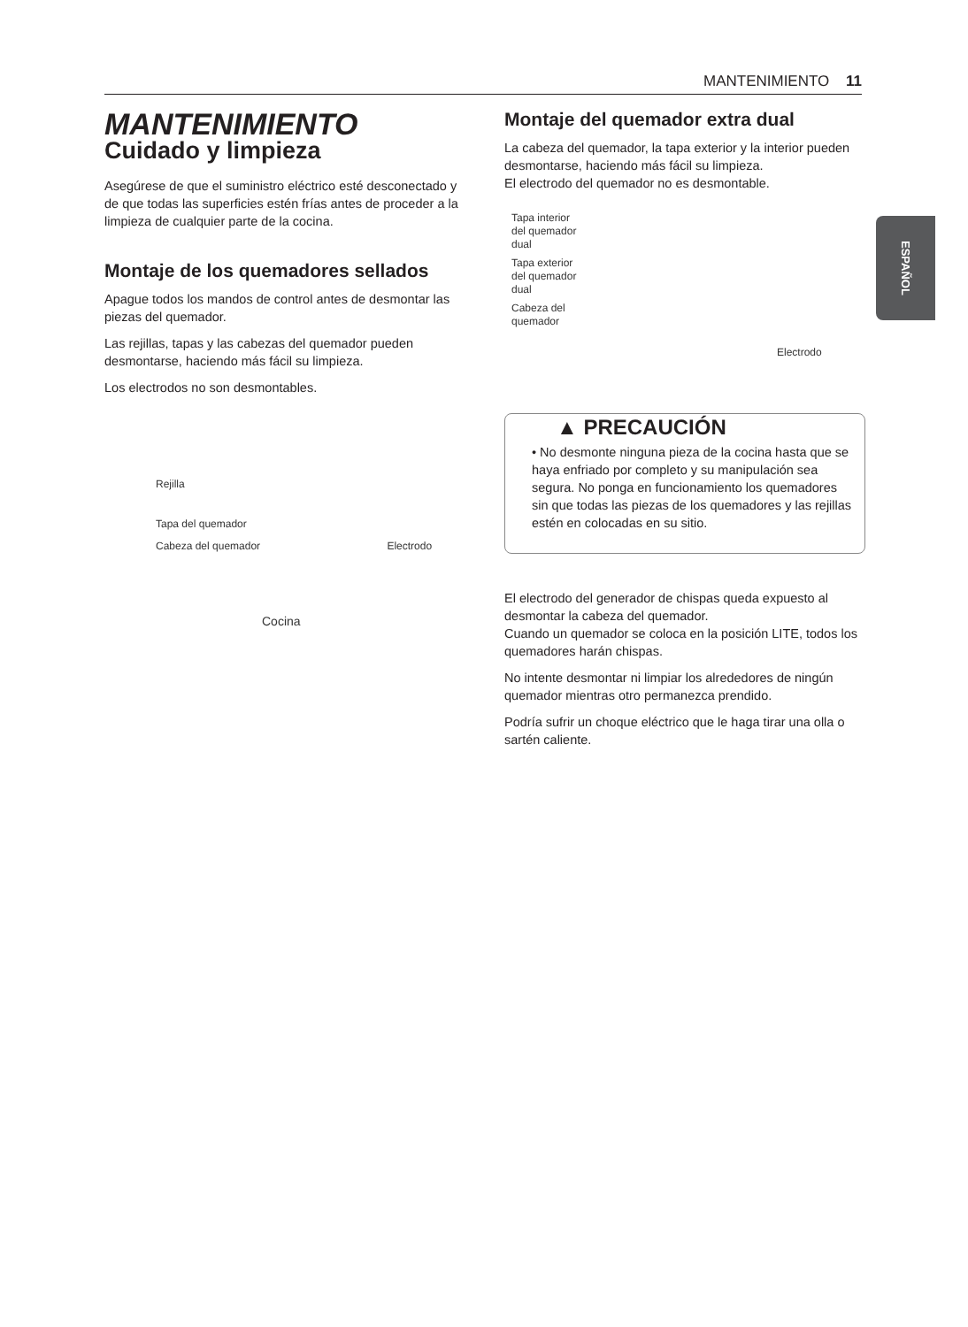MANTENIMIENTO 11
ESPAÑOL
MANTENIMIENTO
Cuidado y limpieza
Asegúrese de que el suministro eléctrico esté desconectado y de que todas las superficies estén frías antes de proceder a la limpieza de cualquier parte de la cocina.
Montaje de los quemadores sellados
Apague todos los mandos de control antes de desmontar las piezas del quemador.
Las rejillas, tapas y las cabezas del quemador pueden desmontarse, haciendo más fácil su limpieza.
Los electrodos no son desmontables.
Rejilla
Tapa del quemador
Cabeza del quemador Electrodo
Cocina
Montaje del quemador extra dual
La cabeza del quemador, la tapa exterior y la interior pueden desmontarse, haciendo más fácil su limpieza.
El electrodo del quemador no es desmontable.
Tapa interior
del quemador
dual
Tapa exterior
del quemador
dual
Cabeza del
quemador
Electrodo
▲ PRECAUCIÓN
• No desmonte ninguna pieza de la cocina hasta que se haya enfriado por completo y su manipulación sea segura. No ponga en funcionamiento los quemadores sin que todas las piezas de los quemadores y las rejillas estén en colocadas en su sitio.
El electrodo del generador de chispas queda expuesto al desmontar la cabeza del quemador.
Cuando un quemador se coloca en la posición LITE, todos los quemadores harán chispas.
No intente desmontar ni limpiar los alrededores de ningún quemador mientras otro permanezca prendido.
Podría sufrir un choque eléctrico que le haga tirar una olla o sartén caliente.